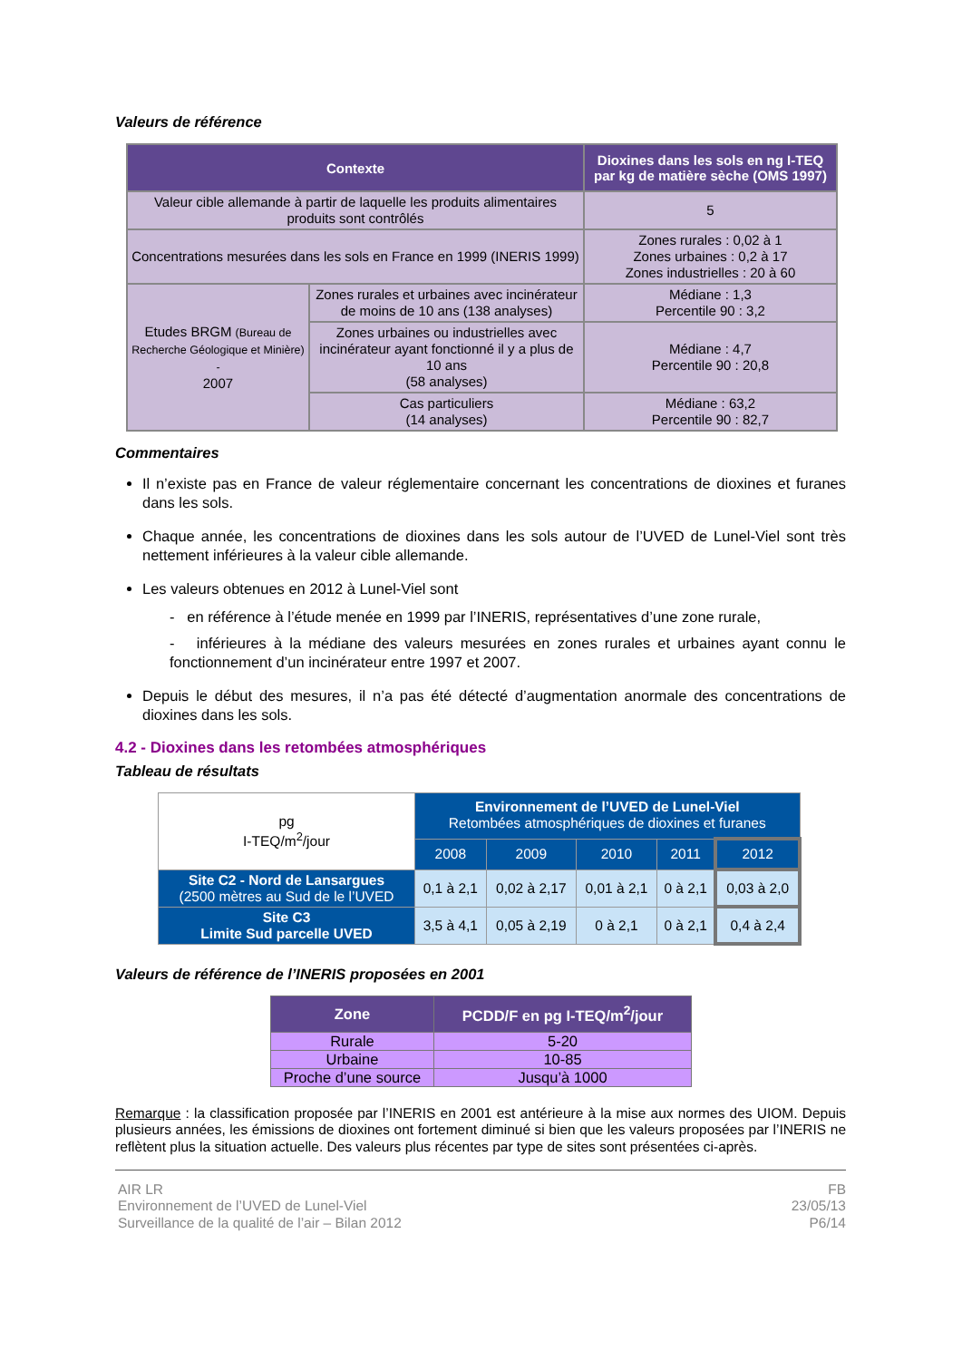Valeurs de référence
| Contexte | | Dioxines dans les sols en ng I-TEQ par kg de matière sèche (OMS 1997) |
| --- | --- | --- |
| Valeur cible allemande à partir de laquelle les produits alimentaires produits sont contrôlés | | 5 |
| Concentrations mesurées dans les sols en France en 1999 (INERIS 1999) | | Zones rurales : 0,02 à 1 Zones urbaines : 0,2 à 17 Zones industrielles : 20 à 60 |
| Etudes BRGM (Bureau de Recherche Géologique et Minière) - 2007 | Zones rurales et urbaines avec incinérateur de moins de 10 ans (138 analyses) | Médiane : 1,3 Percentile 90 : 3,2 |
| | Zones urbaines ou industrielles avec incinérateur ayant fonctionné il y a plus de 10 ans (58 analyses) | Médiane : 4,7 Percentile 90 : 20,8 |
| | Cas particuliers (14 analyses) | Médiane : 63,2 Percentile 90 : 82,7 |
Commentaires
Il n’existe pas en France de valeur réglementaire concernant les concentrations de dioxines et furanes dans les sols.
Chaque année, les concentrations de dioxines dans les sols autour de l’UVED de Lunel-Viel sont très nettement inférieures à la valeur cible allemande.
Les valeurs obtenues en 2012 à Lunel-Viel sont
- en référence à l’étude menée en 1999 par l’INERIS, représentatives d’une zone rurale,
- inférieures à la médiane des valeurs mesurées en zones rurales et urbaines ayant connu le fonctionnement d’un incinérateur entre 1997 et 2007.
Depuis le début des mesures, il n’a pas été détecté d’augmentation anormale des concentrations de dioxines dans les sols.
4.2 - Dioxines dans les retombées atmosphériques
Tableau de résultats
| pg I-TEQ/m<sup>2</sup>/jour | Environnement de l’UVED de Lunel-Viel Retombées atmosphériques de dioxines et furanes | | | | |
| | 2008 | 2009 | 2010 | 2011 | 2012 |
| Site C2 - Nord de Lansargues (2500 mètres au Sud de le l’UVED | 0,1 à 2,1 | 0,02 à 2,17 | 0,01 à 2,1 | 0 à 2,1 | 0,03 à 2,0 |
| Site C3 Limite Sud parcelle UVED | 3,5 à 4,1 | 0,05 à 2,19 | 0 à 2,1 | 0 à 2,1 | 0,4 à 2,4 |
Valeurs de référence de l’INERIS proposées en 2001
| Zone | PCDD/F en pg I-TEQ/m<sup>2</sup>/jour |
| --- | --- |
| Rurale | 5-20 |
| Urbaine | 10-85 |
| Proche d’une source | Jusqu’à 1000 |
Remarque : la classification proposée par l’INERIS en 2001 est antérieure à la mise aux normes des UIOM. Depuis plusieurs années, les émissions de dioxines ont fortement diminué si bien que les valeurs proposées par l’INERIS ne reflètent plus la situation actuelle. Des valeurs plus récentes par type de sites sont présentées ci-après.
AIR LR
Environnement de l’UVED de Lunel-Viel
Surveillance de la qualité de l’air – Bilan 2012
FB
23/05/13
P6/14